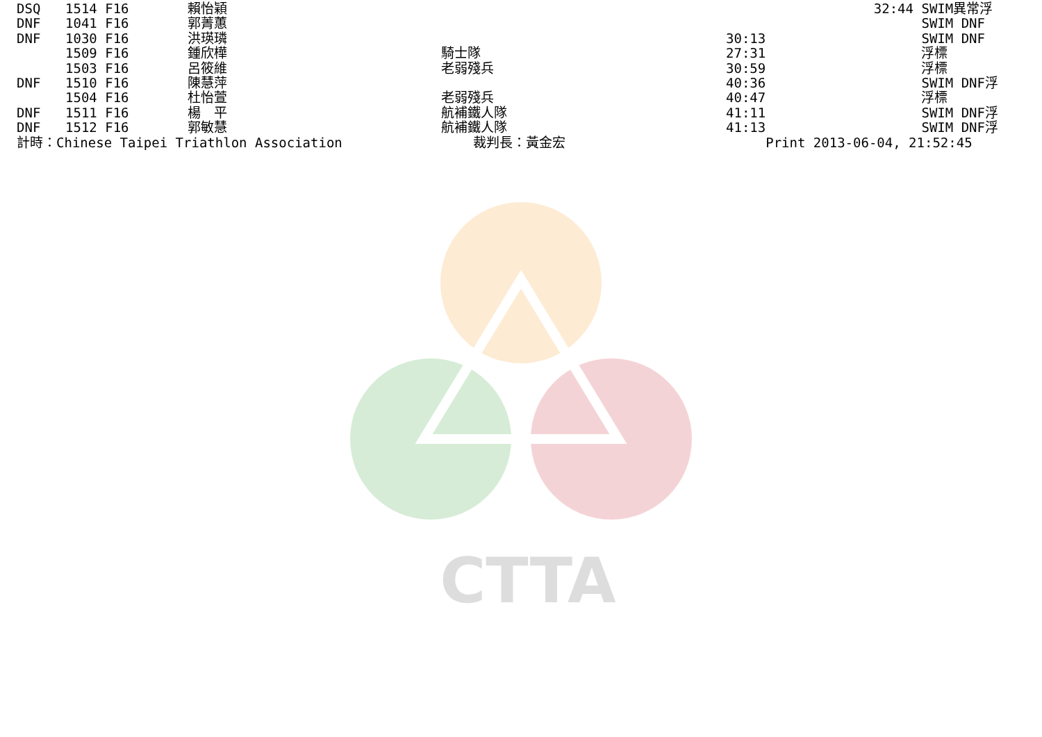CTTA
| DSQ | 1514 F16 | 賴怡穎 | | | 32:44 | SWIM異常浮 |
| DNF | 1041 F16 | 郭菁蕙 | | | | SWIM DNF |
| DNF | 1030 F16 | 洪瑛璘 | | 30:13 | | SWIM DNF |
| | 1509 F16 | 鍾欣樺 | 騎士隊 | 27:31 | | 浮標 |
| | 1503 F16 | 呂筱維 | 老弱殘兵 | 30:59 | | 浮標 |
| DNF | 1510 F16 | 陳慧萍 | | 40:36 | | SWIM DNF浮 |
| | 1504 F16 | 杜怡萱 | 老弱殘兵 | 40:47 | | 浮標 |
| DNF | 1511 F16 | 楊 平 | 航補鐵人隊 | 41:11 | | SWIM DNF浮 |
| DNF | 1512 F16 | 郭敏慧 | 航補鐵人隊 | 41:13 | | SWIM DNF浮 |
| 計時：Chinese Taipei Triathlon Association | | | 裁判長：黃金宏 | Print 2013-06-04, 21:52:45 | | |